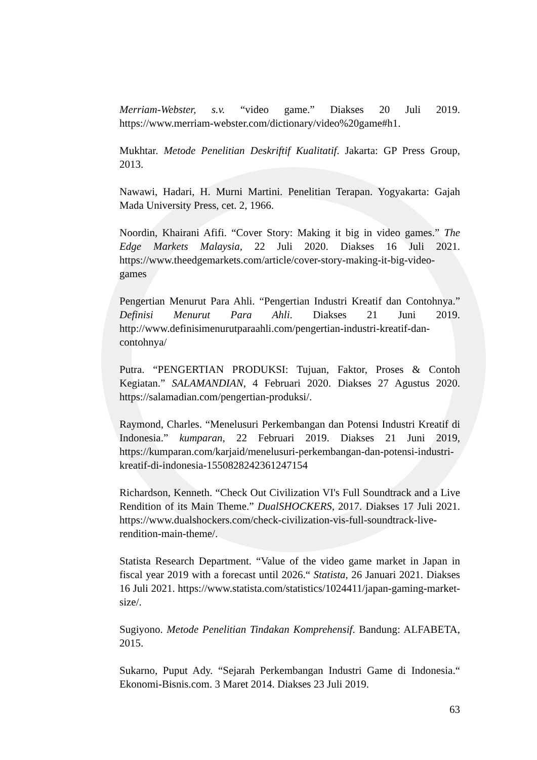Merriam-Webster, s.v. “video game.” Diakses 20 Juli 2019. https://www.merriam-webster.com/dictionary/video%20game#h1.
Mukhtar. Metode Penelitian Deskriftif Kualitatif. Jakarta: GP Press Group, 2013.
Nawawi, Hadari, H. Murni Martini. Penelitian Terapan. Yogyakarta: Gajah Mada University Press, cet. 2, 1966.
Noordin, Khairani Afifi. “Cover Story: Making it big in video games.” The Edge Markets Malaysia, 22 Juli 2020. Diakses 16 Juli 2021. https://www.theedgemarkets.com/article/cover-story-making-it-big-video-games
Pengertian Menurut Para Ahli. “Pengertian Industri Kreatif dan Contohnya.” Definisi Menurut Para Ahli. Diakses 21 Juni 2019. http://www.definisimenurutparaahli.com/pengertian-industri-kreatif-dan-contohnya/
Putra. “PENGERTIAN PRODUKSI: Tujuan, Faktor, Proses & Contoh Kegiatan.” SALAMANDIAN, 4 Februari 2020. Diakses 27 Agustus 2020. https://salamadian.com/pengertian-produksi/.
Raymond, Charles. “Menelusuri Perkembangan dan Potensi Industri Kreatif di Indonesia.” kumparan, 22 Februari 2019. Diakses 21 Juni 2019, https://kumparan.com/karjaid/menelusuri-perkembangan-dan-potensi-industri-kreatif-di-indonesia-1550828242361247154
Richardson, Kenneth. “Check Out Civilization VI's Full Soundtrack and a Live Rendition of its Main Theme.” DualSHOCKERS, 2017. Diakses 17 Juli 2021. https://www.dualshockers.com/check-civilization-vis-full-soundtrack-live-rendition-main-theme/.
Statista Research Department. “Value of the video game market in Japan in fiscal year 2019 with a forecast until 2026.“ Statista, 26 Januari 2021. Diakses 16 Juli 2021. https://www.statista.com/statistics/1024411/japan-gaming-market-size/.
Sugiyono. Metode Penelitian Tindakan Komprehensif. Bandung: ALFABETA, 2015.
Sukarno, Puput Ady. “Sejarah Perkembangan Industri Game di Indonesia.“ Ekonomi-Bisnis.com. 3 Maret 2014. Diakses 23 Juli 2019.
63